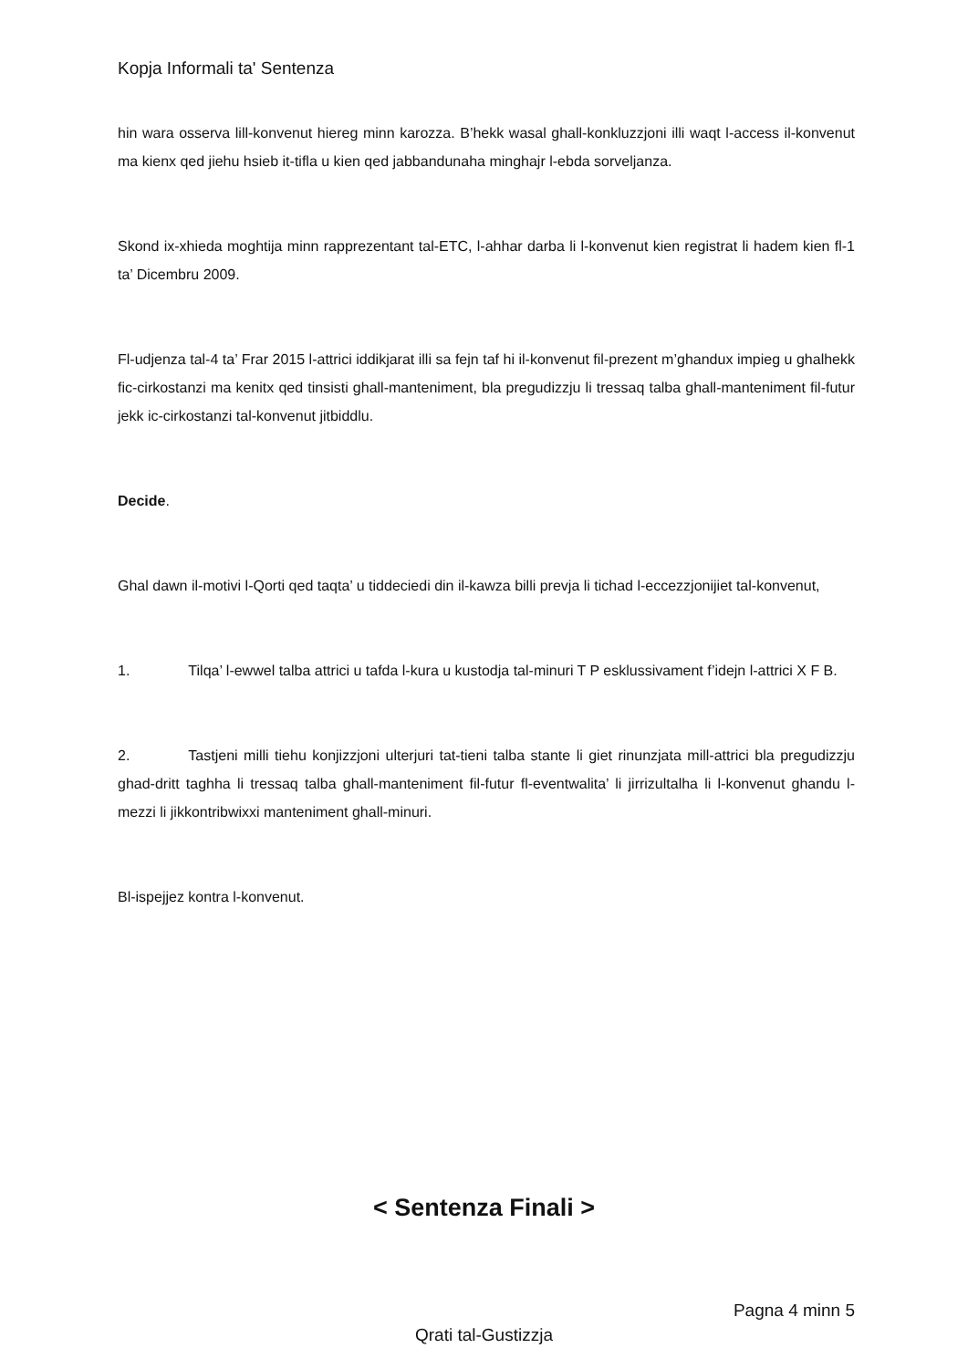Kopja Informali ta' Sentenza
hin wara osserva lill-konvenut hiereg minn karozza. B’hekk wasal ghall-konkluzzjoni illi waqt l-access il-konvenut ma kienx qed jiehu hsieb it-tifla u kien qed jabbandunaha minghajr l-ebda sorveljanza.
Skond ix-xhieda moghtija minn rapprezentant tal-ETC, l-ahhar darba li l-konvenut kien registrat li hadem kien fl-1 ta’ Dicembru 2009.
Fl-udjenza tal-4 ta’ Frar 2015 l-attrici iddikjarat illi sa fejn taf hi il-konvenut fil-prezent m’ghandux impieg u ghalhekk fic-cirkostanzi ma kenitx qed tinsisti ghall-manteniment, bla pregudizzju li tressaq talba ghall-manteniment fil-futur jekk ic-cirkostanzi tal-konvenut jitbiddlu.
Decide.
Ghal dawn il-motivi l-Qorti qed taqta’ u tiddeciedi din il-kawza billi prevja li tichad l-eccezzjonijiet tal-konvenut,
1. Tilqa’ l-ewwel talba attrici u tafda l-kura u kustodja tal-minuri T P esklussivament f’idejn l-attrici X F B.
2. Tastjeni milli tiehu konjizzjoni ulterjuri tat-tieni talba stante li giet rinunzjata mill-attrici bla pregudizzju ghad-dritt taghha li tressaq talba ghall-manteniment fil-futur fl-eventwalita’ li jirrizultalha li l-konvenut ghandu l-mezzi li jikkontribwixxi manteniment ghall-minuri.
Bl-ispejjez kontra l-konvenut.
< Sentenza Finali >
Pagna 4 minn 5
Qrati tal-Gustizzja